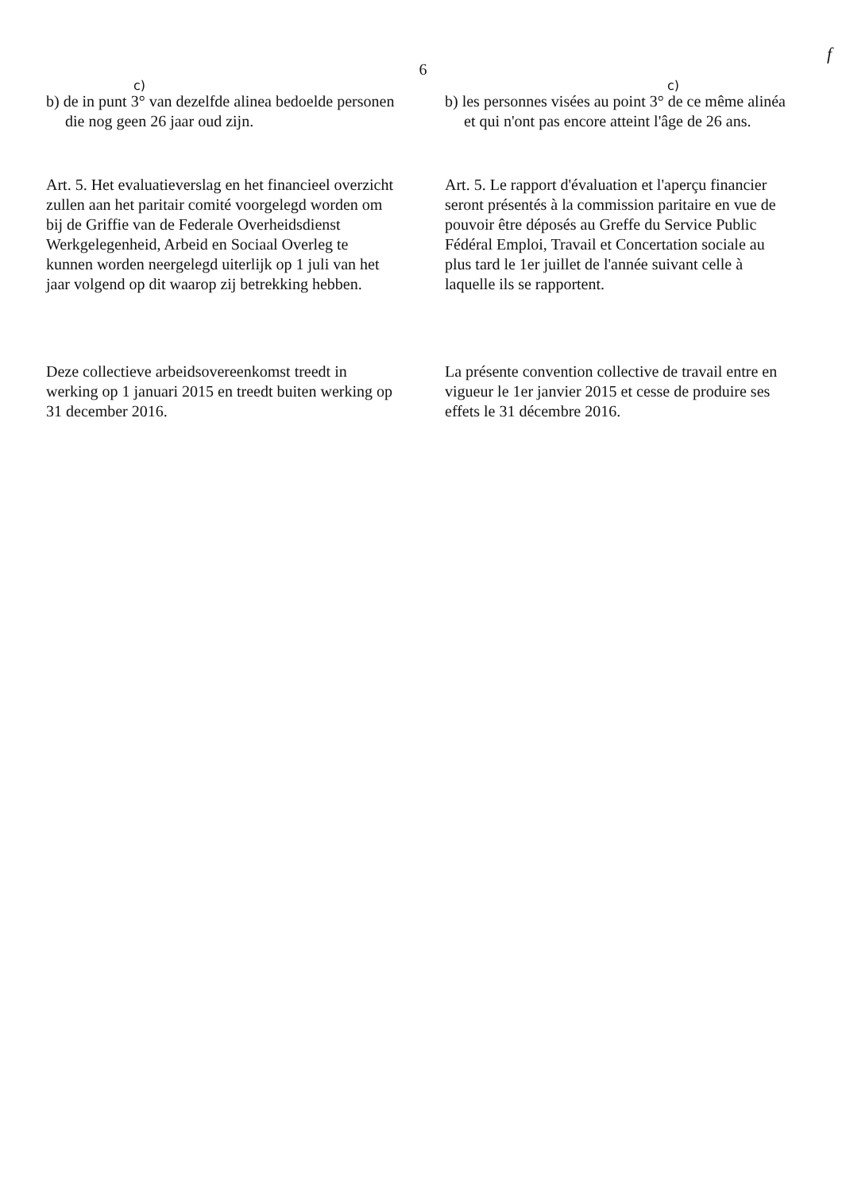f
6
c)
b) de in punt 3° van dezelfde alinea bedoelde personen die nog geen 26 jaar oud zijn.
c)
b) les personnes visées au point 3° de ce même alinéa et qui n'ont pas encore atteint l'âge de 26 ans.
Art. 5. Het evaluatieverslag en het financieel overzicht zullen aan het paritair comité voorgelegd worden om bij de Griffie van de Federale Overheidsdienst Werkgelegenheid, Arbeid en Sociaal Overleg te kunnen worden neergelegd uiterlijk op 1 juli van het jaar volgend op dit waarop zij betrekking hebben.
Art. 5. Le rapport d'évaluation et l'aperçu financier seront présentés à la commission paritaire en vue de pouvoir être déposés au Greffe du Service Public Fédéral Emploi, Travail et Concertation sociale au plus tard le 1er juillet de l'année suivant celle à laquelle ils se rapportent.
Deze collectieve arbeidsovereenkomst treedt in werking op 1 januari 2015 en treedt buiten werking op 31 december 2016.
La présente convention collective de travail entre en vigueur le 1er janvier 2015 et cesse de produire ses effets le 31 décembre 2016.